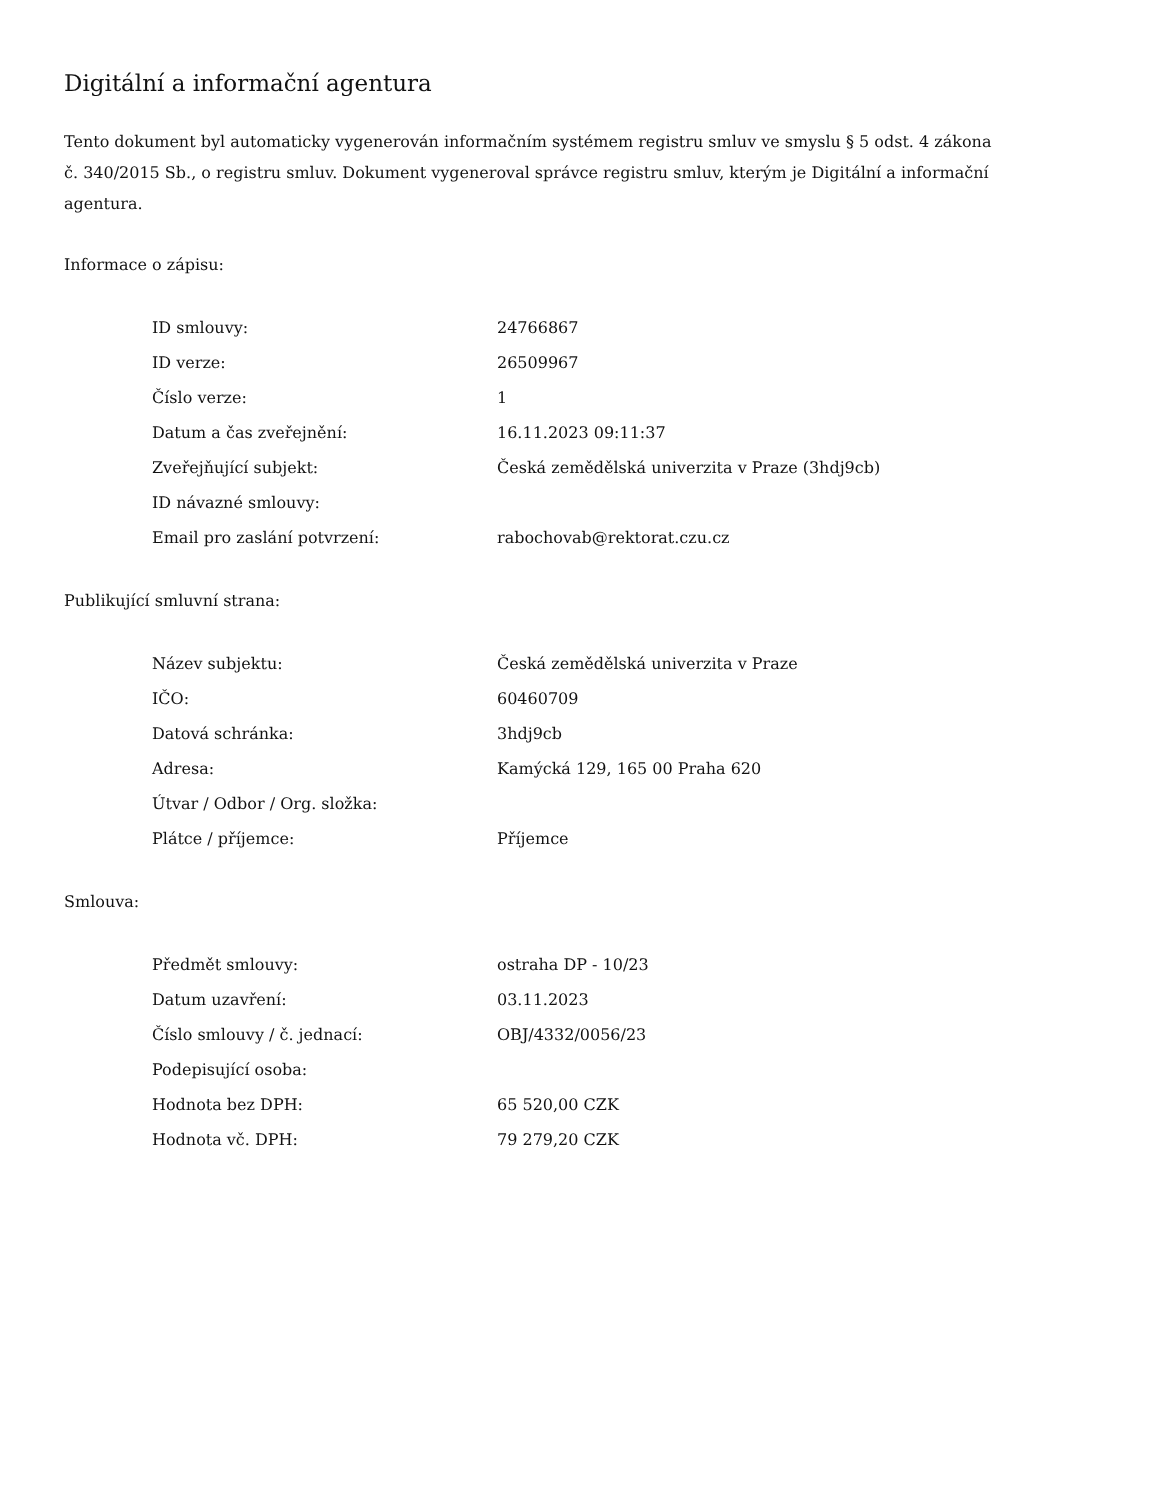Digitální a informační agentura
Tento dokument byl automaticky vygenerován informačním systémem registru smluv ve smyslu § 5 odst. 4 zákona
č. 340/2015 Sb., o registru smluv. Dokument vygeneroval správce registru smluv, kterým je Digitální a informační agentura.
Informace o zápisu:
| ID smlouvy: | 24766867 |
| ID verze: | 26509967 |
| Číslo verze: | 1 |
| Datum a čas zveřejnění: | 16.11.2023 09:11:37 |
| Zveřejňující subjekt: | Česká zemědělská univerzita v Praze (3hdj9cb) |
| ID návazné smlouvy: | |
| Email pro zaslání potvrzení: | rabochovab@rektorat.czu.cz |
Publikující smluvní strana:
| Název subjektu: | Česká zemědělská univerzita v Praze |
| IČO: | 60460709 |
| Datová schránka: | 3hdj9cb |
| Adresa: | Kamýcká 129, 165 00 Praha 620 |
| Útvar / Odbor / Org. složka: | |
| Plátce / příjemce: | Příjemce |
Smlouva:
| Předmět smlouvy: | ostraha DP - 10/23 |
| Datum uzavření: | 03.11.2023 |
| Číslo smlouvy / č. jednací: | OBJ/4332/0056/23 |
| Podepisující osoba: | |
| Hodnota bez DPH: | 65 520,00 CZK |
| Hodnota vč. DPH: | 79 279,20 CZK |